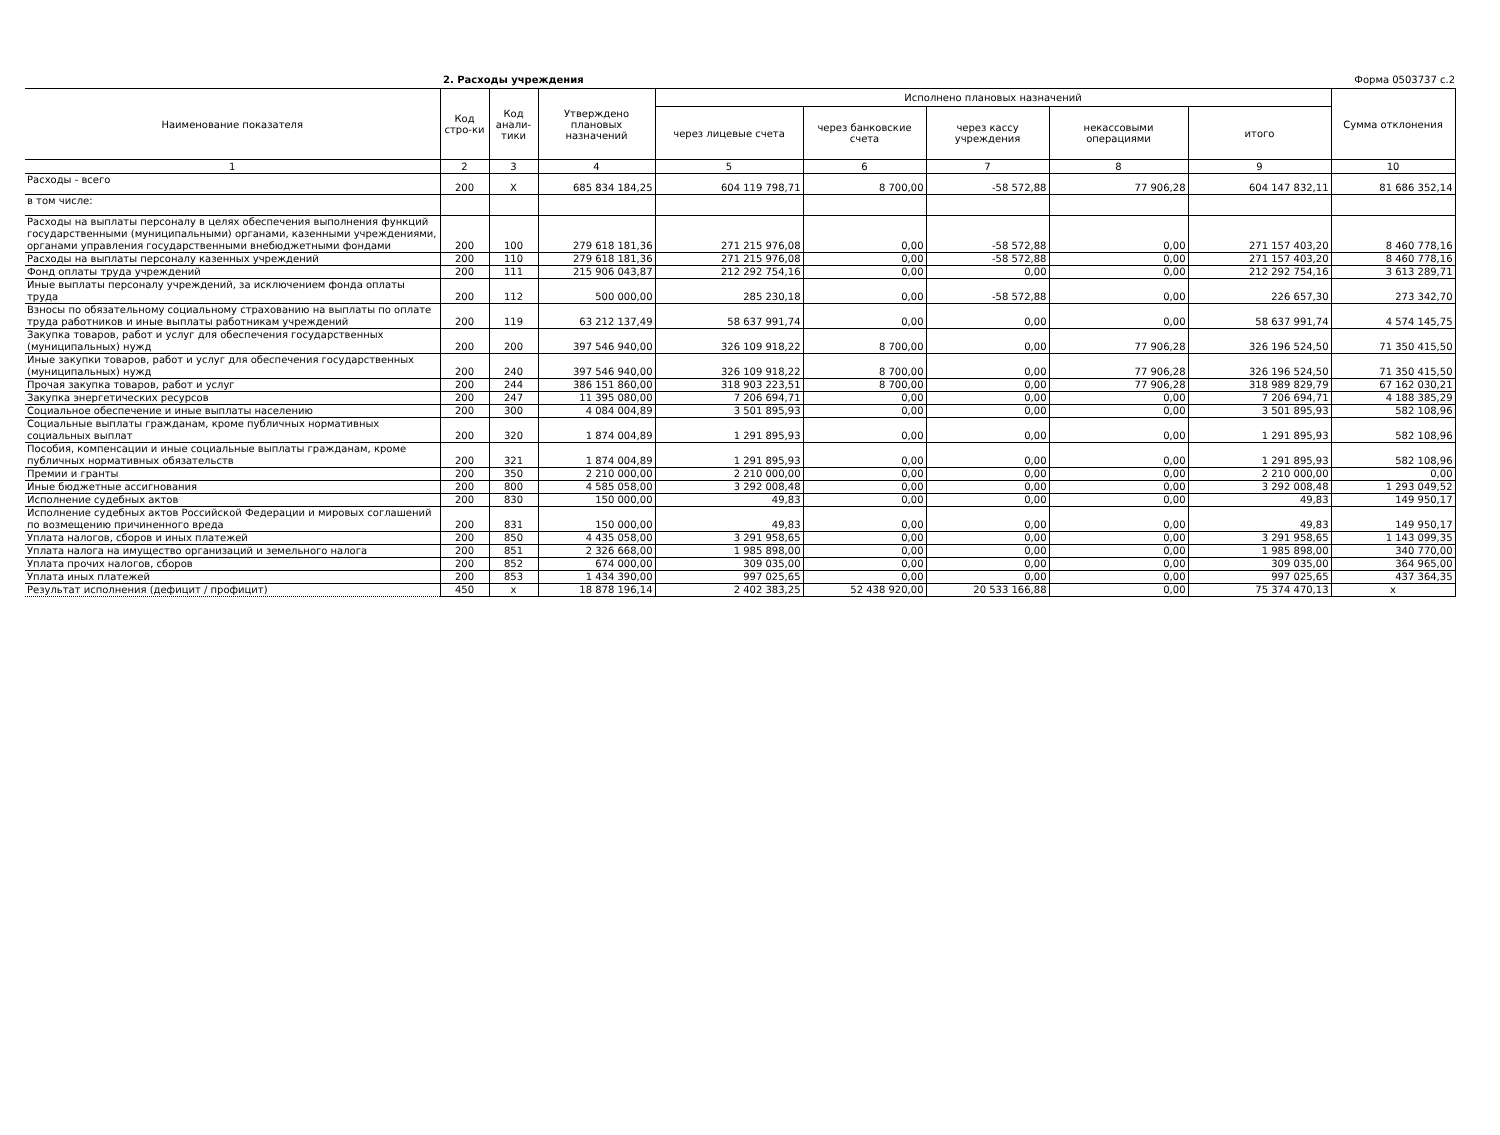2. Расходы учреждения Форма 0503737 с.2
| Наименование показателя | Код стро-ки | Код анали-тики | Утверждено плановых назначений | Исполнено плановых назначений | | | | | Сумма отклонения |
| --- | --- | --- | --- | --- | --- | --- | --- | --- | --- |
| | | | | через лицевые счета | через банковские счета | через кассу учреждения | некассовыми операциями | итого | |
| 1 | 2 | 3 | 4 | 5 | 6 | 7 | 8 | 9 | 10 |
| Расходы - всего | 200 | X | 685 834 184,25 | 604 119 798,71 | 8 700,00 | -58 572,88 | 77 906,28 | 604 147 832,11 | 81 686 352,14 |
| в том числе: | | | | | | | | | |
| Расходы на выплаты персоналу в целях обеспечения выполнения функций государственными (муниципальными) органами, казенными учреждениями, органами управления государственными внебюджетными фондами | 200 | 100 | 279 618 181,36 | 271 215 976,08 | 0,00 | -58 572,88 | 0,00 | 271 157 403,20 | 8 460 778,16 |
| Расходы на выплаты персоналу казенных учреждений | 200 | 110 | 279 618 181,36 | 271 215 976,08 | 0,00 | -58 572,88 | 0,00 | 271 157 403,20 | 8 460 778,16 |
| Фонд оплаты труда учреждений | 200 | 111 | 215 906 043,87 | 212 292 754,16 | 0,00 | 0,00 | 0,00 | 212 292 754,16 | 3 613 289,71 |
| Иные выплаты персоналу учреждений, за исключением фонда оплаты труда | 200 | 112 | 500 000,00 | 285 230,18 | 0,00 | -58 572,88 | 0,00 | 226 657,30 | 273 342,70 |
| Взносы по обязательному социальному страхованию на выплаты по оплате труда работников и иные выплаты работникам учреждений | 200 | 119 | 63 212 137,49 | 58 637 991,74 | 0,00 | 0,00 | 0,00 | 58 637 991,74 | 4 574 145,75 |
| Закупка товаров, работ и услуг для обеспечения государственных (муниципальных) нужд | 200 | 200 | 397 546 940,00 | 326 109 918,22 | 8 700,00 | 0,00 | 77 906,28 | 326 196 524,50 | 71 350 415,50 |
| Иные закупки товаров, работ и услуг для обеспечения государственных (муниципальных) нужд | 200 | 240 | 397 546 940,00 | 326 109 918,22 | 8 700,00 | 0,00 | 77 906,28 | 326 196 524,50 | 71 350 415,50 |
| Прочая закупка товаров, работ и услуг | 200 | 244 | 386 151 860,00 | 318 903 223,51 | 8 700,00 | 0,00 | 77 906,28 | 318 989 829,79 | 67 162 030,21 |
| Закупка энергетических ресурсов | 200 | 247 | 11 395 080,00 | 7 206 694,71 | 0,00 | 0,00 | 0,00 | 7 206 694,71 | 4 188 385,29 |
| Социальное обеспечение и иные выплаты населению | 200 | 300 | 4 084 004,89 | 3 501 895,93 | 0,00 | 0,00 | 0,00 | 3 501 895,93 | 582 108,96 |
| Социальные выплаты гражданам, кроме публичных нормативных социальных выплат | 200 | 320 | 1 874 004,89 | 1 291 895,93 | 0,00 | 0,00 | 0,00 | 1 291 895,93 | 582 108,96 |
| Пособия, компенсации и иные социальные выплаты гражданам, кроме публичных нормативных обязательств | 200 | 321 | 1 874 004,89 | 1 291 895,93 | 0,00 | 0,00 | 0,00 | 1 291 895,93 | 582 108,96 |
| Премии и гранты | 200 | 350 | 2 210 000,00 | 2 210 000,00 | 0,00 | 0,00 | 0,00 | 2 210 000,00 | 0,00 |
| Иные бюджетные ассигнования | 200 | 800 | 4 585 058,00 | 3 292 008,48 | 0,00 | 0,00 | 0,00 | 3 292 008,48 | 1 293 049,52 |
| Исполнение судебных актов | 200 | 830 | 150 000,00 | 49,83 | 0,00 | 0,00 | 0,00 | 49,83 | 149 950,17 |
| Исполнение судебных актов Российской Федерации и мировых соглашений по возмещению причиненного вреда | 200 | 831 | 150 000,00 | 49,83 | 0,00 | 0,00 | 0,00 | 49,83 | 149 950,17 |
| Уплата налогов, сборов и иных платежей | 200 | 850 | 4 435 058,00 | 3 291 958,65 | 0,00 | 0,00 | 0,00 | 3 291 958,65 | 1 143 099,35 |
| Уплата налога на имущество организаций и земельного налога | 200 | 851 | 2 326 668,00 | 1 985 898,00 | 0,00 | 0,00 | 0,00 | 1 985 898,00 | 340 770,00 |
| Уплата прочих налогов, сборов | 200 | 852 | 674 000,00 | 309 035,00 | 0,00 | 0,00 | 0,00 | 309 035,00 | 364 965,00 |
| Уплата иных платежей | 200 | 853 | 1 434 390,00 | 997 025,65 | 0,00 | 0,00 | 0,00 | 997 025,65 | 437 364,35 |
| Результат исполнения (дефицит / профицит) | 450 | x | 18 878 196,14 | 2 402 383,25 | 52 438 920,00 | 20 533 166,88 | 0,00 | 75 374 470,13 | x |